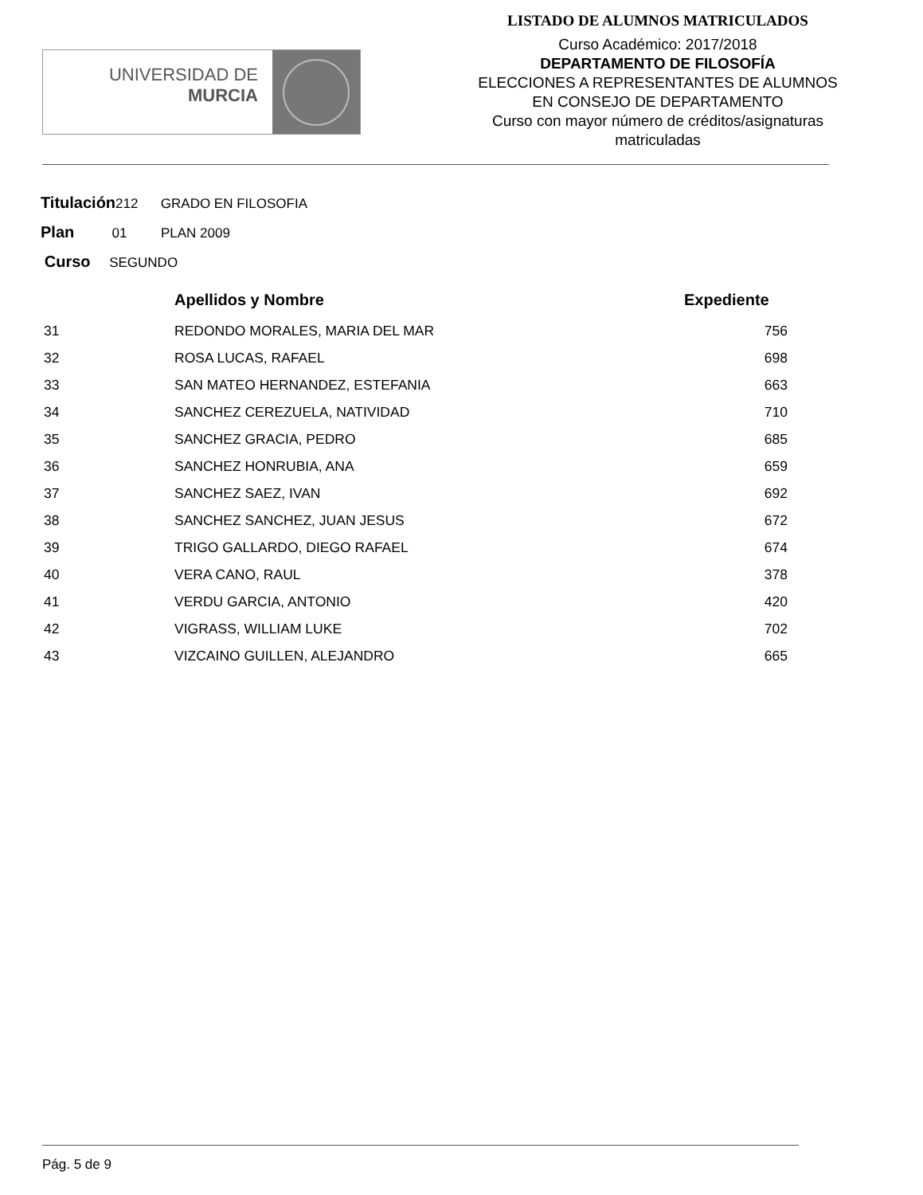UNIVERSIDAD DE
MURCIA
LISTADO DE ALUMNOS MATRICULADOS
Curso Académico: 2017/2018
DEPARTAMENTO DE FILOSOFÍA
ELECCIONES A REPRESENTANTES DE ALUMNOS
EN CONSEJO DE DEPARTAMENTO
Curso con mayor número de créditos/asignaturas
matriculadas
Titulación212 GRADO EN FILOSOFIA
Plan 01 PLAN 2009
Curso SEGUNDO
| | Apellidos y Nombre | Expediente |
| --- | --- | --- |
| 31 | REDONDO MORALES, MARIA DEL MAR | 756 |
| 32 | ROSA LUCAS, RAFAEL | 698 |
| 33 | SAN MATEO HERNANDEZ, ESTEFANIA | 663 |
| 34 | SANCHEZ CEREZUELA, NATIVIDAD | 710 |
| 35 | SANCHEZ GRACIA, PEDRO | 685 |
| 36 | SANCHEZ HONRUBIA, ANA | 659 |
| 37 | SANCHEZ SAEZ, IVAN | 692 |
| 38 | SANCHEZ SANCHEZ, JUAN JESUS | 672 |
| 39 | TRIGO GALLARDO, DIEGO RAFAEL | 674 |
| 40 | VERA CANO, RAUL | 378 |
| 41 | VERDU GARCIA, ANTONIO | 420 |
| 42 | VIGRASS, WILLIAM LUKE | 702 |
| 43 | VIZCAINO GUILLEN, ALEJANDRO | 665 |
Pág. 5 de 9